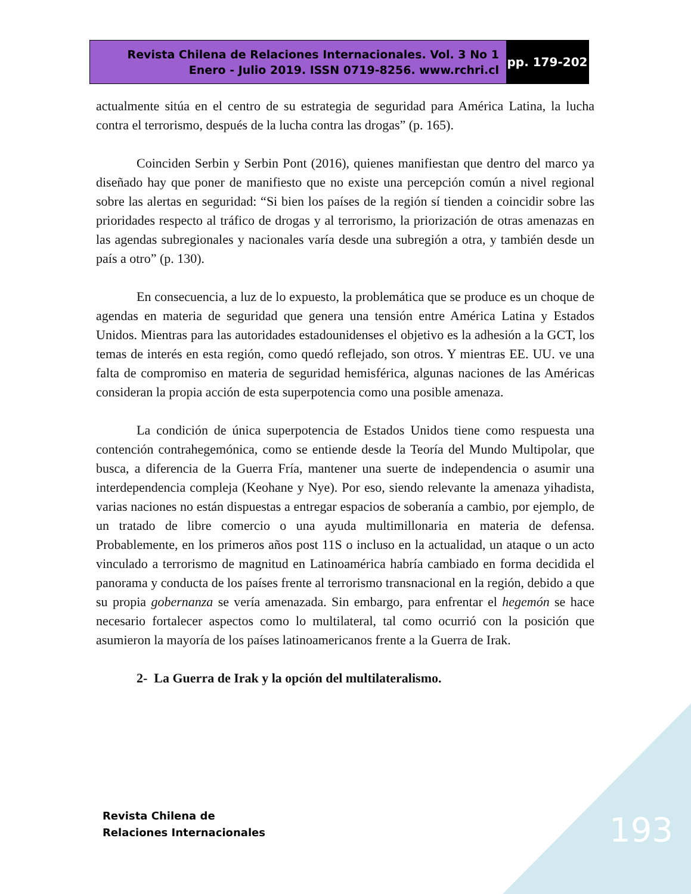Revista Chilena de Relaciones Internacionales. Vol. 3 No 1
Enero - Julio 2019. ISSN 0719-8256. www.rchri.cl
pp. 179-202
actualmente sitúa en el centro de su estrategia de seguridad para América Latina, la lucha contra el terrorismo, después de la lucha contra las drogas” (p. 165).
Coinciden Serbin y Serbin Pont (2016), quienes manifiestan que dentro del marco ya diseñado hay que poner de manifiesto que no existe una percepción común a nivel regional sobre las alertas en seguridad: “Si bien los países de la región sí tienden a coincidir sobre las prioridades respecto al tráfico de drogas y al terrorismo, la priorización de otras amenazas en las agendas subregionales y nacionales varía desde una subregión a otra, y también desde un país a otro” (p. 130).
En consecuencia, a luz de lo expuesto, la problemática que se produce es un choque de agendas en materia de seguridad que genera una tensión entre América Latina y Estados Unidos. Mientras para las autoridades estadounidenses el objetivo es la adhesión a la GCT, los temas de interés en esta región, como quedó reflejado, son otros. Y mientras EE. UU. ve una falta de compromiso en materia de seguridad hemisférica, algunas naciones de las Américas consideran la propia acción de esta superpotencia como una posible amenaza.
La condición de única superpotencia de Estados Unidos tiene como respuesta una contención contrahegemónica, como se entiende desde la Teoría del Mundo Multipolar, que busca, a diferencia de la Guerra Fría, mantener una suerte de independencia o asumir una interdependencia compleja (Keohane y Nye). Por eso, siendo relevante la amenaza yihadista, varias naciones no están dispuestas a entregar espacios de soberanía a cambio, por ejemplo, de un tratado de libre comercio o una ayuda multimillonaria en materia de defensa. Probablemente, en los primeros años post 11S o incluso en la actualidad, un ataque o un acto vinculado a terrorismo de magnitud en Latinoamérica habría cambiado en forma decidida el panorama y conducta de los países frente al terrorismo transnacional en la región, debido a que su propia gobernanza se vería amenazada. Sin embargo, para enfrentar el hegemón se hace necesario fortalecer aspectos como lo multilateral, tal como ocurrió con la posición que asumieron la mayoría de los países latinoamericanos frente a la Guerra de Irak.
2- La Guerra de Irak y la opción del multilateralismo.
Revista Chilena de
Relaciones Internacionales
193